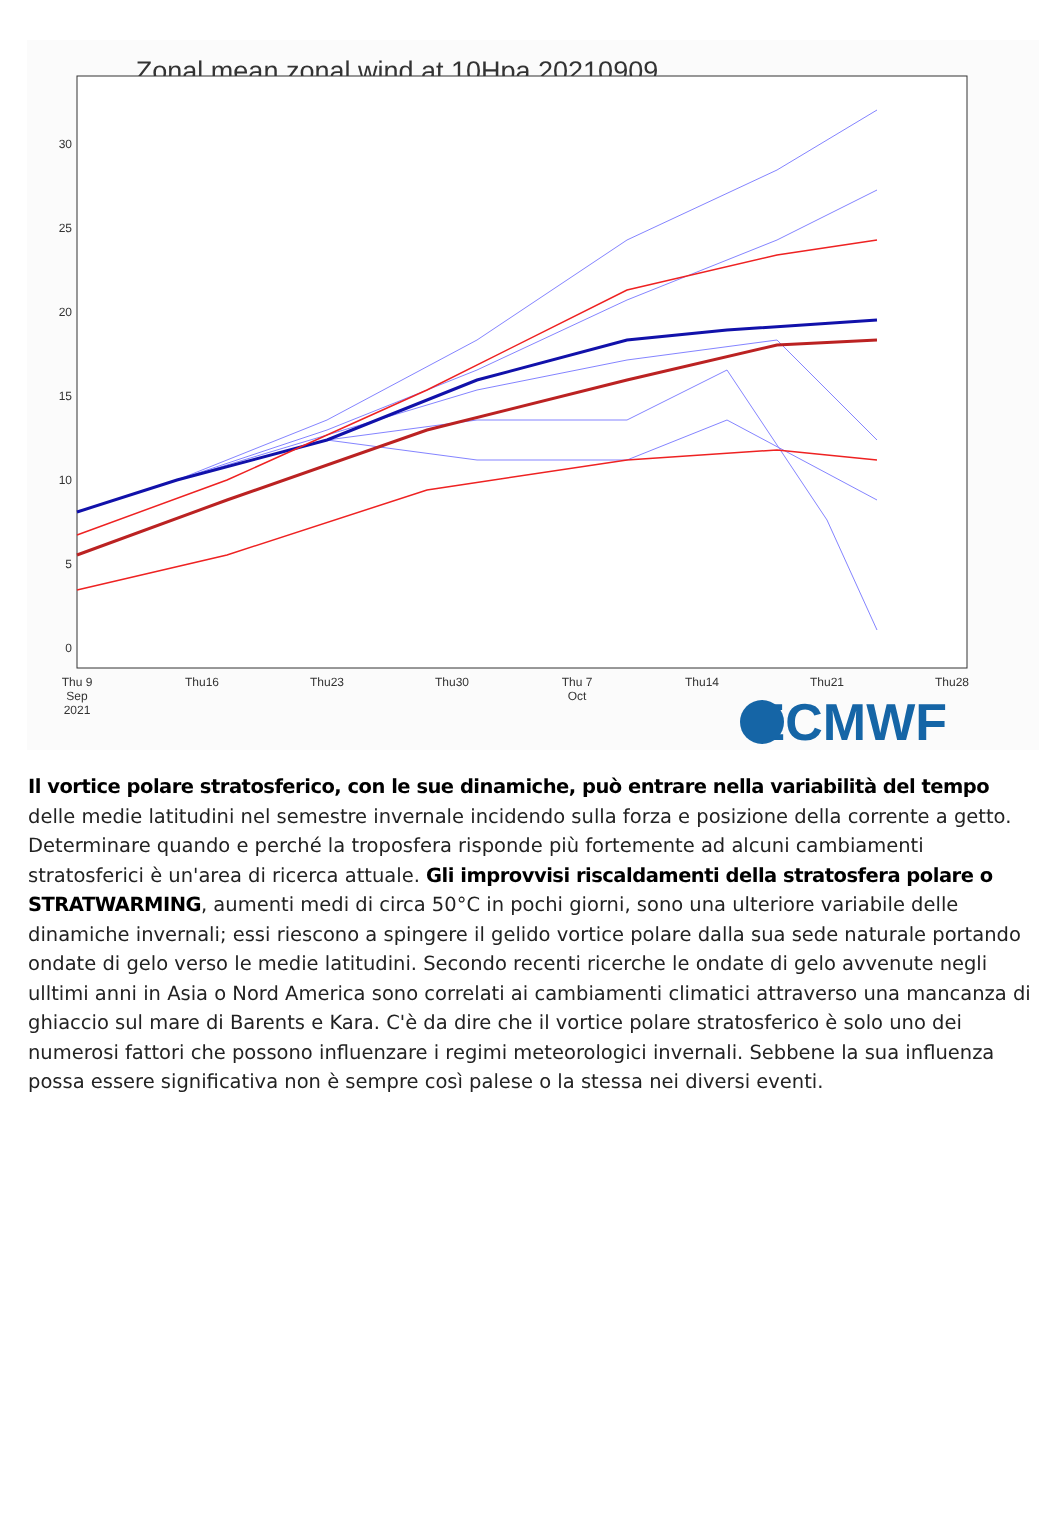Zonal mean zonal wind at 10Hpa 20210909
30
25
20
15
10
5
0
Thu 9
Sep
2021
Thu16
Thu23
Thu30
Thu 7
Oct
Thu14
Thu21
Thu28
ECMWF
Il vortice polare stratosferico, con le sue dinamiche, può entrare nella variabilità del tempo delle medie latitudini nel semestre invernale incidendo sulla forza e posizione della corrente a getto. Determinare quando e perché la troposfera risponde più fortemente ad alcuni cambiamenti stratosferici è un'area di ricerca attuale. Gli improvvisi riscaldamenti della stratosfera polare o STRATWARMING, aumenti medi di circa 50°C in pochi giorni, sono una ulteriore variabile delle dinamiche invernali; essi riescono a spingere il gelido vortice polare dalla sua sede naturale portando ondate di gelo verso le medie latitudini. Secondo recenti ricerche le ondate di gelo avvenute negli ulltimi anni in Asia o Nord America sono correlati ai cambiamenti climatici attraverso una mancanza di ghiaccio sul mare di Barents e Kara. C'è da dire che il vortice polare stratosferico è solo uno dei numerosi fattori che possono influenzare i regimi meteorologici invernali. Sebbene la sua influenza possa essere significativa non è sempre così palese o la stessa nei diversi eventi.